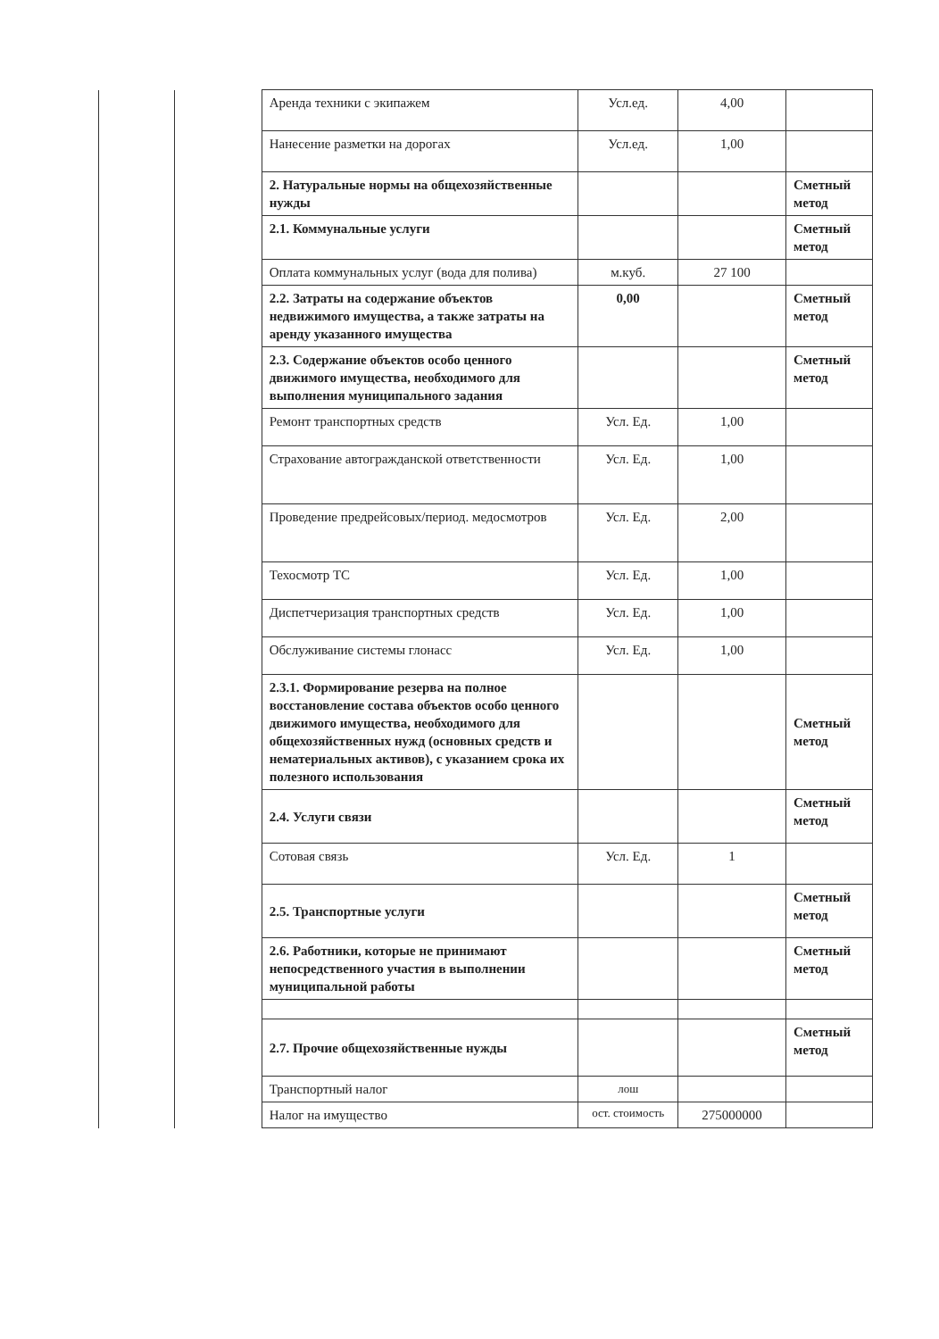| | | Аренда техники с экипажем | Усл.ед. | 4,00 | |
| | | Нанесение разметки на дорогах | Усл.ед. | 1,00 | |
| | | 2. Натуральные нормы на общехозяйственные нужды | | | Сметный метод |
| | | 2.1. Коммунальные услуги | | | Сметный метод |
| | | Оплата коммунальных услуг (вода для полива) | м.куб. | 27 100 | |
| | | 2.2. Затраты на содержание объектов недвижимого имущества, а также затраты на аренду указанного имущества | 0,00 | | Сметный метод |
| | | 2.3. Содержание объектов особо ценного движимого имущества, необходимого для выполнения муниципального задания | | | Сметный метод |
| | | Ремонт транспортных средств | Усл. Ед. | 1,00 | |
| | | Страхование автогражданской ответственности | Усл. Ед. | 1,00 | |
| | | Проведение предрейсовых/период. медосмотров | Усл. Ед. | 2,00 | |
| | | Техосмотр ТС | Усл. Ед. | 1,00 | |
| | | Диспетчеризация транспортных средств | Усл. Ед. | 1,00 | |
| | | Обслуживание системы глонасс | Усл. Ед. | 1,00 | |
| | | 2.3.1. Формирование резерва на полное восстановление состава объектов особо ценного движимого имущества, необходимого для общехозяйственных нужд (основных средств и нематериальных активов), с указанием срока их полезного использования | | | Сметный метод |
| | | 2.4. Услуги связи | | | Сметный метод |
| | | Сотовая связь | Усл. Ед. | 1 | |
| | | 2.5. Транспортные услуги | | | Сметный метод |
| | | 2.6. Работники, которые не принимают непосредственного участия в выполнении муниципальной работы | | | Сметный метод |
| | | 2.7. Прочие общехозяйственные нужды | | | Сметный метод |
| | | Транспортный налог | лош | | |
| | | Налог на имущество | ост. стоимость | 275000000 | |